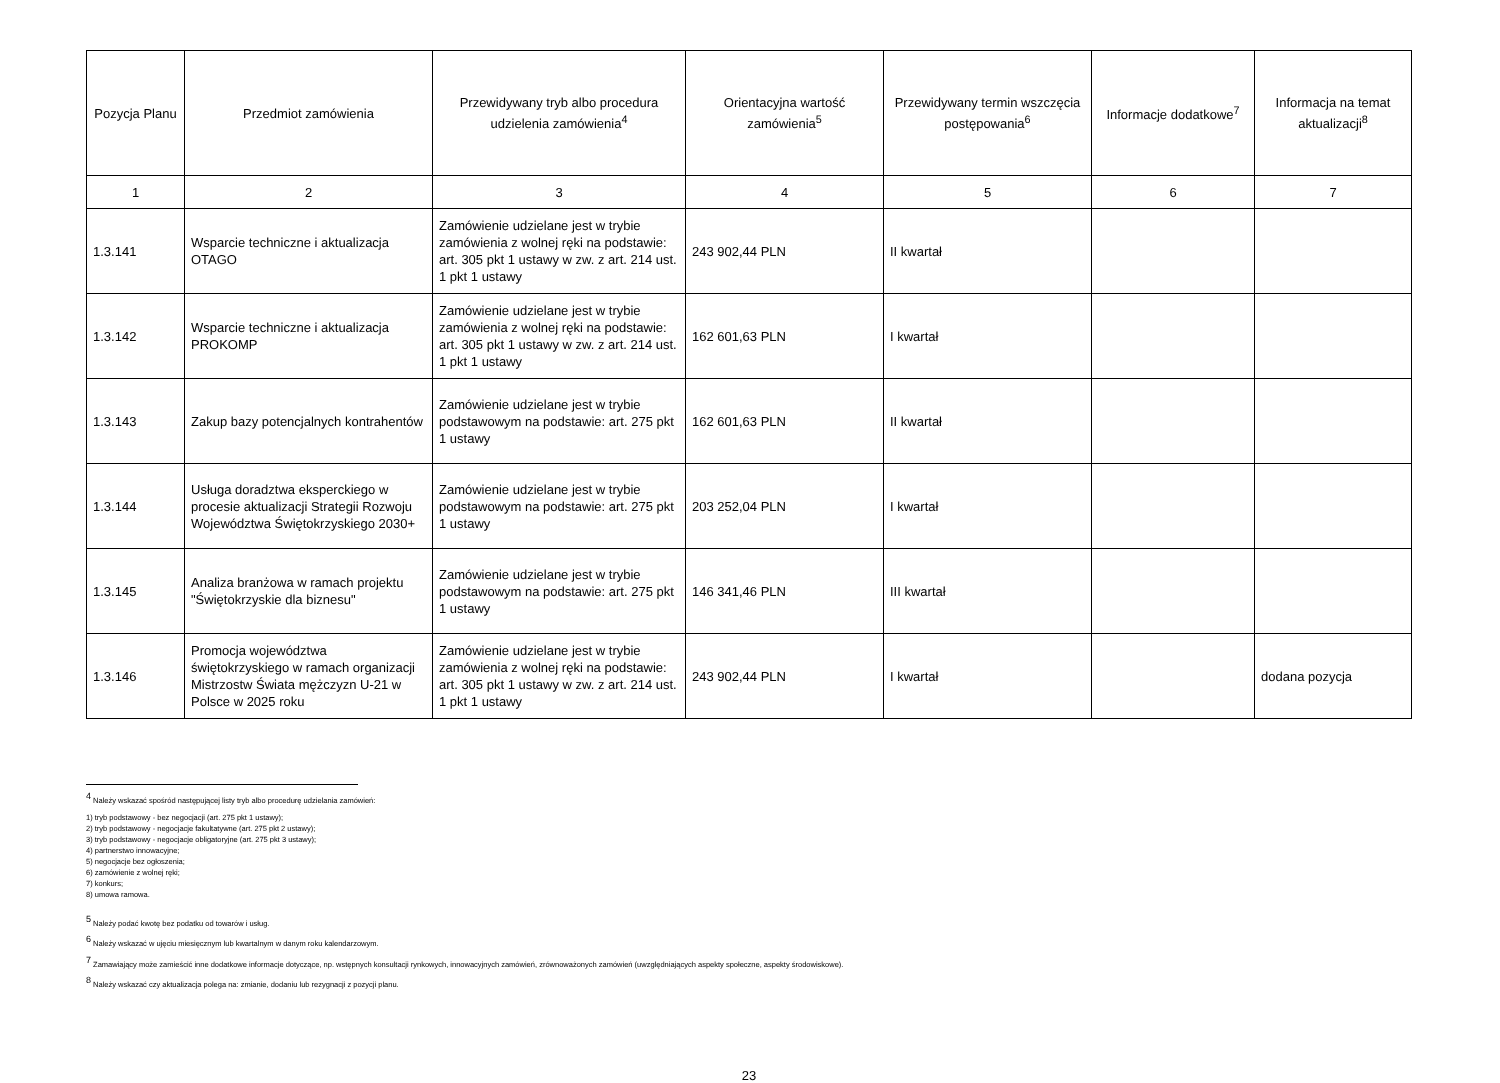| Pozycja Planu | Przedmiot zamówienia | Przewidywany tryb albo procedura udzielenia zamówienia<sup>4</sup> | Orientacyjna wartość zamówienia<sup>5</sup> | Przewidywany termin wszczęcia postępowania<sup>6</sup> | Informacje dodatkowe<sup>7</sup> | Informacja na temat aktualizacji<sup>8</sup> |
| --- | --- | --- | --- | --- | --- | --- |
| 1 | 2 | 3 | 4 | 5 | 6 | 7 |
| 1.3.141 | Wsparcie techniczne i aktualizacja OTAGO | Zamówienie udzielane jest w trybie zamówienia z wolnej ręki na podstawie: art. 305 pkt 1 ustawy w zw. z art. 214 ust. 1 pkt 1 ustawy | 243 902,44 PLN | II kwartał | | |
| 1.3.142 | Wsparcie techniczne i aktualizacja PROKOMP | Zamówienie udzielane jest w trybie zamówienia z wolnej ręki na podstawie: art. 305 pkt 1 ustawy w zw. z art. 214 ust. 1 pkt 1 ustawy | 162 601,63 PLN | I kwartał | | |
| 1.3.143 | Zakup bazy potencjalnych kontrahentów | Zamówienie udzielane jest w trybie podstawowym na podstawie: art. 275 pkt 1 ustawy | 162 601,63 PLN | II kwartał | | |
| 1.3.144 | Usługa doradztwa eksperckiego w procesie aktualizacji Strategii Rozwoju Województwa Świętokrzyskiego 2030+ | Zamówienie udzielane jest w trybie podstawowym na podstawie: art. 275 pkt 1 ustawy | 203 252,04 PLN | I kwartał | | |
| 1.3.145 | Analiza branżowa w ramach projektu "Świętokrzyskie dla biznesu" | Zamówienie udzielane jest w trybie podstawowym na podstawie: art. 275 pkt 1 ustawy | 146 341,46 PLN | III kwartał | | |
| 1.3.146 | Promocja województwa świętokrzyskiego w ramach organizacji Mistrzostw Świata mężczyzn U-21 w Polsce w 2025 roku | Zamówienie udzielane jest w trybie zamówienia z wolnej ręki na podstawie: art. 305 pkt 1 ustawy w zw. z art. 214 ust. 1 pkt 1 ustawy | 243 902,44 PLN | I kwartał | | dodana pozycja |
<sup>4</sup> Należy wskazać spośród następującej listy tryb albo procedurę udzielania zamówień:
1) tryb podstawowy - bez negocjacji (art. 275 pkt 1 ustawy);
2) tryb podstawowy - negocjacje fakultatywne (art. 275 pkt 2 ustawy);
3) tryb podstawowy - negocjacje obligatoryjne (art. 275 pkt 3 ustawy);
4) partnerstwo innowacyjne;
5) negocjacje bez ogłoszenia;
6) zamówienie z wolnej ręki;
7) konkurs;
8) umowa ramowa.
<sup>5</sup> Należy podać kwotę bez podatku od towarów i usług.
<sup>6</sup> Należy wskazać w ujęciu miesięcznym lub kwartalnym w danym roku kalendarzowym.
<sup>7</sup> Zamawiający może zamieścić inne dodatkowe informacje dotyczące, np. wstępnych konsultacji rynkowych, innowacyjnych zamówień, zrównoważonych zamówień (uwzględniających aspekty społeczne, aspekty środowiskowe).
<sup>8</sup> Należy wskazać czy aktualizacja polega na: zmianie, dodaniu lub rezygnacji z pozycji planu.
23